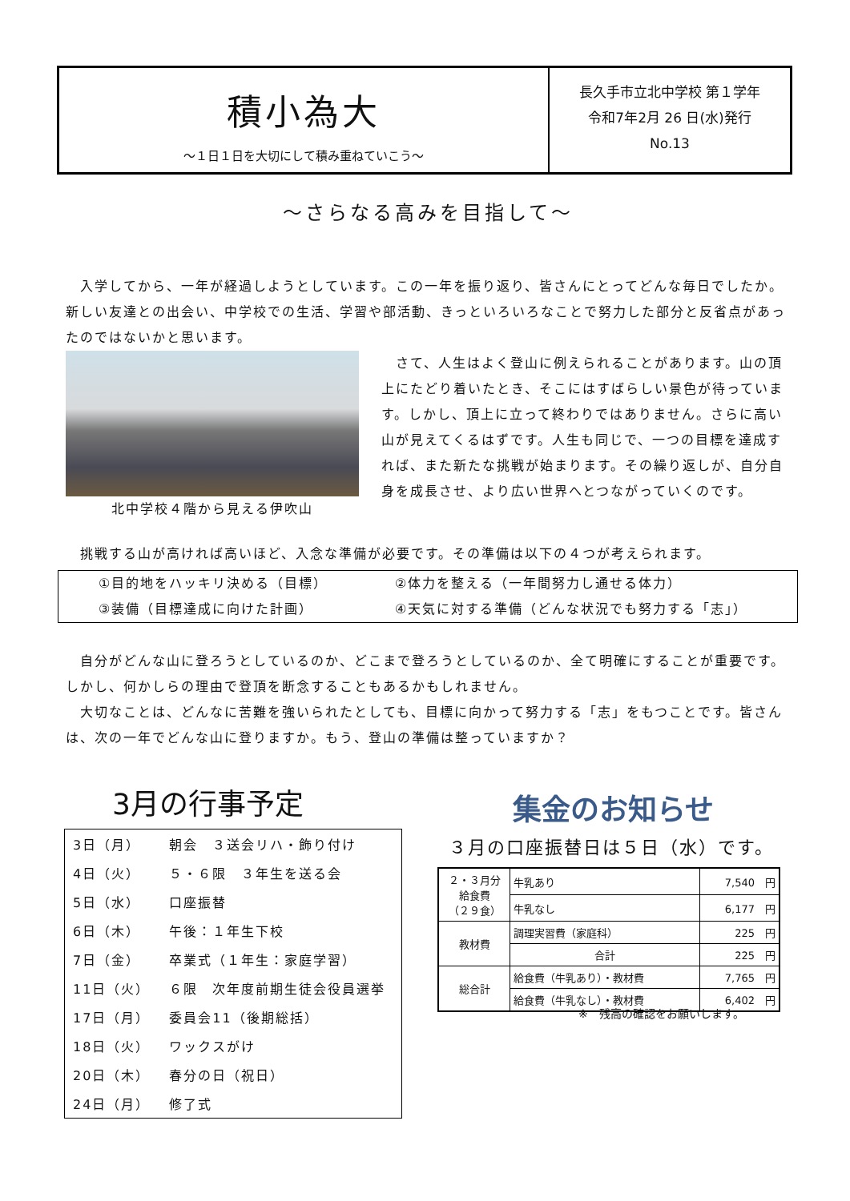積小為大
～１日１日を大切にして積み重ねていこう～
長久手市立北中学校 第１学年
令和7年2月 26 日(水)発行
No.13
～さらなる高みを目指して～
　入学してから、一年が経過しようとしています。この一年を振り返り、皆さんにとってどんな毎日でしたか。新しい友達との出会い、中学校での生活、学習や部活動、きっといろいろなことで努力した部分と反省点があったのではないかと思います。
北中学校４階から見える伊吹山
　さて、人生はよく登山に例えられることがあります。山の頂上にたどり着いたとき、そこにはすばらしい景色が待っています。しかし、頂上に立って終わりではありません。さらに高い山が見えてくるはずです。人生も同じで、一つの目標を達成すれば、また新たな挑戦が始まります。その繰り返しが、自分自身を成長させ、より広い世界へとつながっていくのです。
　挑戦する山が高ければ高いほど、入念な準備が必要です。その準備は以下の４つが考えられます。
①目的地をハッキリ決める（目標）
②体力を整える（一年間努力し通せる体力）
③装備（目標達成に向けた計画）
④天気に対する準備（どんな状況でも努力する「志」）
　自分がどんな山に登ろうとしているのか、どこまで登ろうとしているのか、全て明確にすることが重要です。しかし、何かしらの理由で登頂を断念することもあるかもしれません。
　大切なことは、どんなに苦難を強いられたとしても、目標に向かって努力する「志」をもつことです。皆さんは、次の一年でどんな山に登りますか。もう、登山の準備は整っていますか？
3月の行事予定
| 3日（月） | 朝会 ３送会リハ・飾り付け |
| 4日（火） | ５・６限 ３年生を送る会 |
| 5日（水） | 口座振替 |
| 6日（木） | 午後：１年生下校 |
| 7日（金） | 卒業式（１年生：家庭学習） |
| 11日（火） | ６限 次年度前期生徒会役員選挙 |
| 17日（月） | 委員会11（後期総括） |
| 18日（火） | ワックスがけ |
| 20日（木） | 春分の日（祝日） |
| 24日（月） | 修了式 |
集金のお知らせ
３月の口座振替日は５日（水）です。
| ２・３月分 給食費 （２９食） | 牛乳あり | 7,540 円 |
| | 牛乳なし | 6,177 円 |
| 教材費 | 調理実習費（家庭科） | 225 円 |
| | 合計 | 225 円 |
| 総合計 | 給食費（牛乳あり）・教材費 | 7,765 円 |
| | 給食費（牛乳なし）・教材費 | 6,402 円 |
※　残高の確認をお願いします。